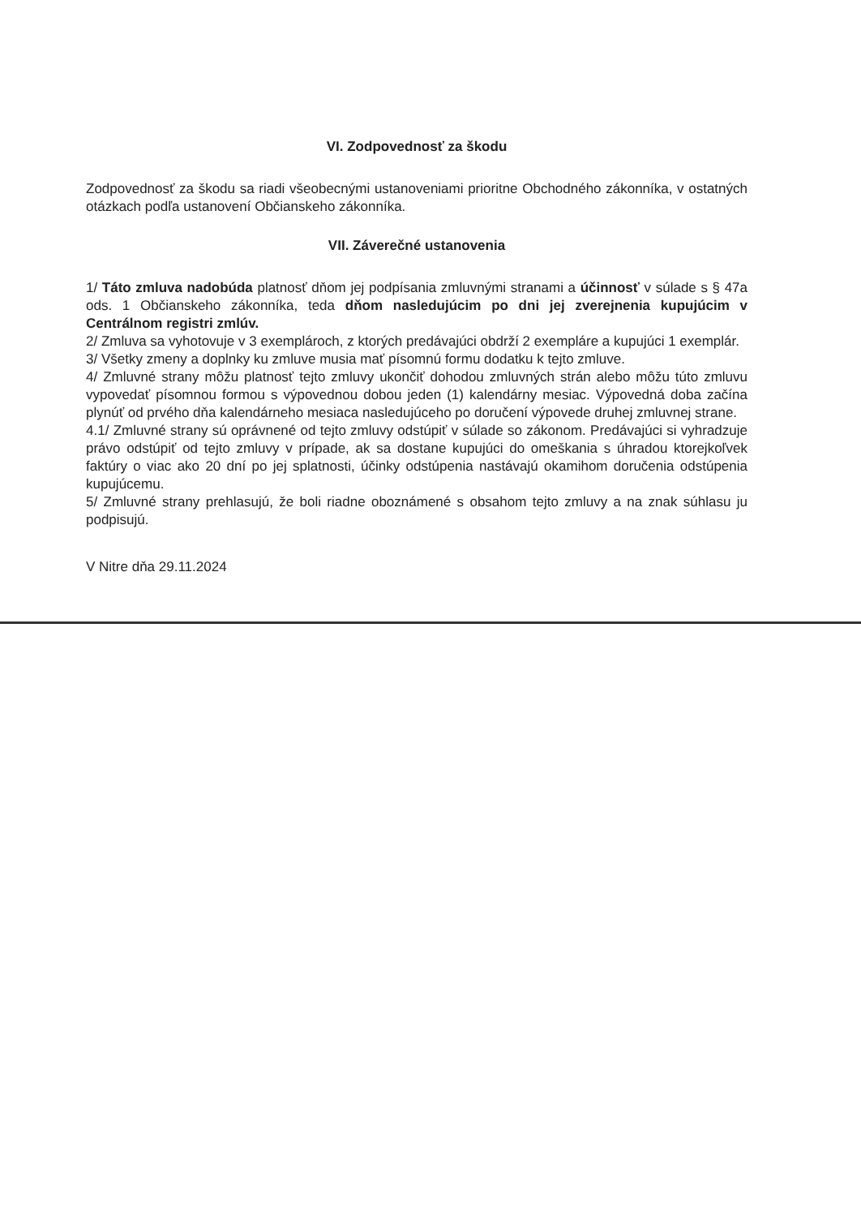VI. Zodpovednosť za škodu
Zodpovednosť za škodu sa riadi všeobecnými ustanoveniami prioritne Obchodného zákonníka, v ostatných otázkach podľa ustanovení Občianskeho zákonníka.
VII. Záverečné ustanovenia
1/ Táto zmluva nadobúda platnosť dňom jej podpísania zmluvnými stranami a účinnosť v súlade s § 47a ods. 1 Občianskeho zákonníka, teda dňom nasledujúcim po dni jej zverejnenia kupujúcim v Centrálnom registri zmlúv.
2/ Zmluva sa vyhotovuje v 3 exemplároch, z ktorých predávajúci obdrží 2 exempláre a kupujúci 1 exemplár.
3/ Všetky zmeny a doplnky ku zmluve musia mať písomnú formu dodatku k tejto zmluve.
4/ Zmluvné strany môžu platnosť tejto zmluvy ukončiť dohodou zmluvných strán alebo môžu túto zmluvu vypovedať písomnou formou s výpovednou dobou jeden (1) kalendárny mesiac. Výpovedná doba začína plynúť od prvého dňa kalendárneho mesiaca nasledujúceho po doručení výpovede druhej zmluvnej strane.
4.1/ Zmluvné strany sú oprávnené od tejto zmluvy odstúpiť v súlade so zákonom. Predávajúci si vyhradzuje právo odstúpiť od tejto zmluvy v prípade, ak sa dostane kupujúci do omeškania s úhradou ktorejkoľvek faktúry o viac ako 20 dní po jej splatnosti, účinky odstúpenia nastávajú okamihom doručenia odstúpenia kupujúcemu.
5/ Zmluvné strany prehlasujú, že boli riadne oboznámené s obsahom tejto zmluvy a na znak súhlasu ju podpisujú.
V Nitre dňa 29.11.2024